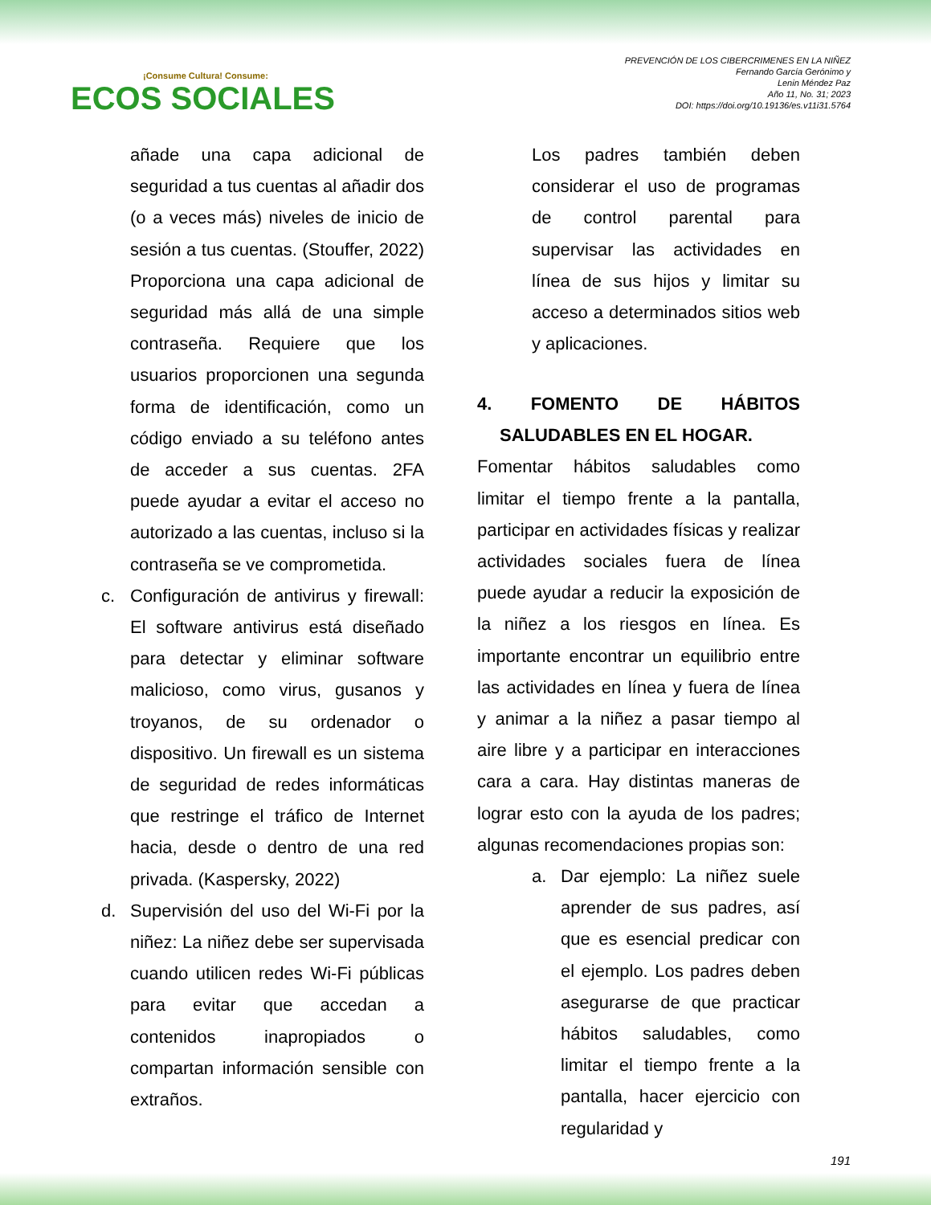¡Consume Cultura! Consume:
ECOS SOCIALES
PREVENCIÓN DE LOS CIBERCRIMENES EN LA NIÑEZ
Fernando García Gerónimo y
Lenin Méndez Paz
Año 11, No. 31; 2023
DOI: https://doi.org/10.19136/es.v11i31.5764
añade una capa adicional de seguridad a tus cuentas al añadir dos (o a veces más) niveles de inicio de sesión a tus cuentas. (Stouffer, 2022) Proporciona una capa adicional de seguridad más allá de una simple contraseña. Requiere que los usuarios proporcionen una segunda forma de identificación, como un código enviado a su teléfono antes de acceder a sus cuentas. 2FA puede ayudar a evitar el acceso no autorizado a las cuentas, incluso si la contraseña se ve comprometida.
c. Configuración de antivirus y firewall: El software antivirus está diseñado para detectar y eliminar software malicioso, como virus, gusanos y troyanos, de su ordenador o dispositivo. Un firewall es un sistema de seguridad de redes informáticas que restringe el tráfico de Internet hacia, desde o dentro de una red privada. (Kaspersky, 2022)
d. Supervisión del uso del Wi-Fi por la niñez: La niñez debe ser supervisada cuando utilicen redes Wi-Fi públicas para evitar que accedan a contenidos inapropiados o compartan información sensible con extraños.
Los padres también deben considerar el uso de programas de control parental para supervisar las actividades en línea de sus hijos y limitar su acceso a determinados sitios web y aplicaciones.
4. FOMENTO DE HÁBITOS SALUDABLES EN EL HOGAR.
Fomentar hábitos saludables como limitar el tiempo frente a la pantalla, participar en actividades físicas y realizar actividades sociales fuera de línea puede ayudar a reducir la exposición de la niñez a los riesgos en línea. Es importante encontrar un equilibrio entre las actividades en línea y fuera de línea y animar a la niñez a pasar tiempo al aire libre y a participar en interacciones cara a cara. Hay distintas maneras de lograr esto con la ayuda de los padres; algunas recomendaciones propias son:
a. Dar ejemplo: La niñez suele aprender de sus padres, así que es esencial predicar con el ejemplo. Los padres deben asegurarse de que practicar hábitos saludables, como limitar el tiempo frente a la pantalla, hacer ejercicio con regularidad y
191